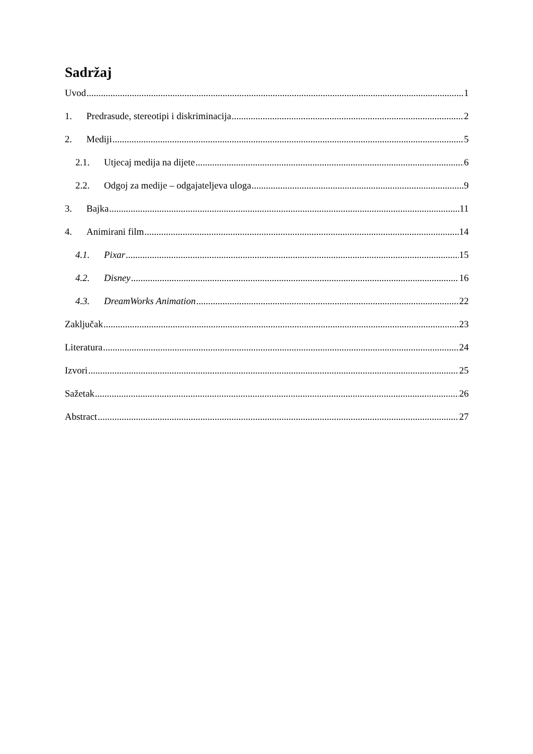Sadržaj
Uvod 1
1. Predrasude, stereotipi i diskriminacija 2
2. Mediji 5
2.1. Utjecaj medija na dijete 6
2.2. Odgoj za medije – odgajateljeva uloga 9
3. Bajka 11
4. Animirani film 14
4.1. Pixar 15
4.2. Disney 16
4.3. DreamWorks Animation 22
Zaključak 23
Literatura 24
Izvori 25
Sažetak 26
Abstract 27